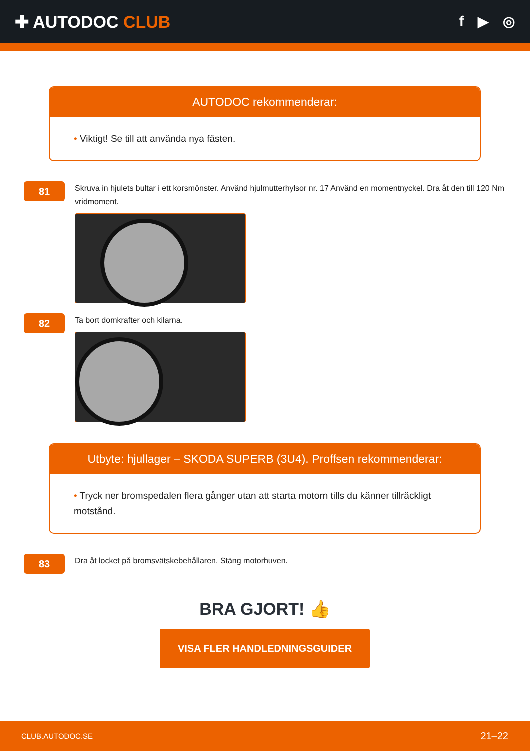✚ AUTODOC CLUB
f ▶ ◎
AUTODOC rekommenderar:
• Viktigt! Se till att använda nya fästen.
81
Skruva in hjulets bultar i ett korsmönster. Använd hjulmutterhylsor nr. 17 Använd en momentnyckel. Dra åt den till 120 Nm vridmoment.
82
Ta bort domkrafter och kilarna.
Utbyte: hjullager – SKODA SUPERB (3U4). Proffsen rekommenderar:
• Tryck ner bromspedalen flera gånger utan att starta motorn tills du känner tillräckligt motstånd.
83
Dra åt locket på bromsvätskebehållaren. Stäng motorhuven.
BRA GJORT! 👍
VISA FLER HANDLEDNINGSGUIDER
CLUB.AUTODOC.SE 21–22